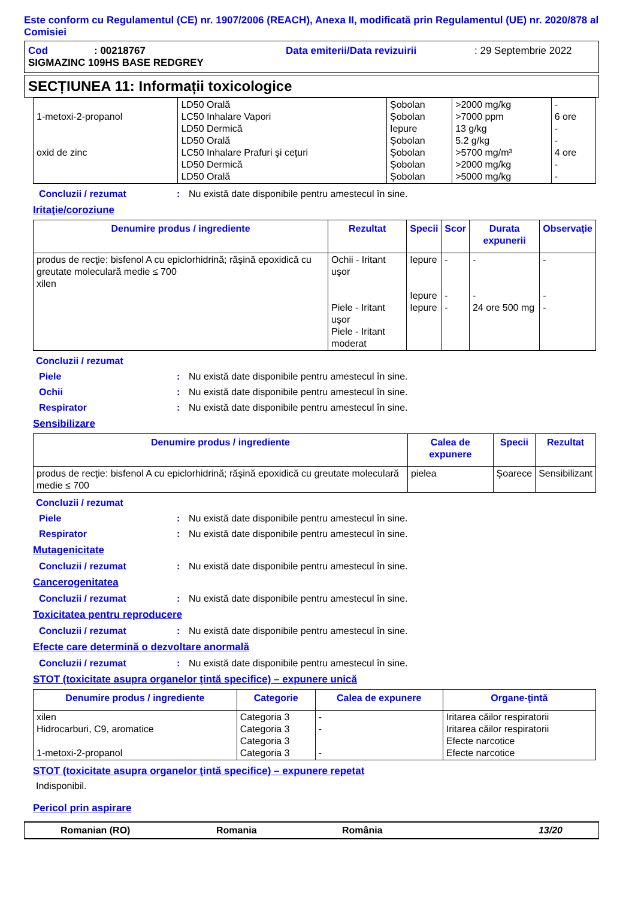Este conform cu Regulamentul (CE) nr. 1907/2006 (REACH), Anexa II, modificată prin Regulamentul (UE) nr. 2020/878 al Comisiei
Cod: 00218767 Data emiterii/Data revizuirii: 29 Septembrie 2022
SIGMAZINC 109HS BASE REDGREY
SECȚIUNEA 11: Informații toxicologice
| 1-metoxi-2-propanol oxid de zinc | LD50 Orală LC50 Inhalare Vapori LD50 Dermică LD50 Orală LC50 Inhalare Prafuri şi ceţuri LD50 Dermică LD50 Orală | Şobolan Şobolan Iepure Şobolan Şobolan Şobolan Şobolan | >2000 mg/kg >7000 ppm 13 g/kg 5.2 g/kg >5700 mg/m³ >2000 mg/kg >5000 mg/kg | - 6 ore - - 4 ore - - |
Concluzii / rezumat: Nu există date disponibile pentru amestecul în sine.
Iritaţie/coroziune
| Denumire produs / ingrediente | Rezultat | Specii | Scor | Durata expunerii | Observaţie |
| --- | --- | --- | --- | --- | --- |
| produs de recţie: bisfenol A cu epiclorhidrină; răşină epoxidică cu greutate moleculară medie ≤ 700 xilen | Ochii - Iritant uşor Piele - Iritant uşor Piele - Iritant moderat | Iepure Iepure Iepure | - - - | - - 24 ore 500 mg | - - - |
Concluzii / rezumat
Piele: Nu există date disponibile pentru amestecul în sine.
Ochii: Nu există date disponibile pentru amestecul în sine.
Respirator: Nu există date disponibile pentru amestecul în sine.
Sensibilizare
| Denumire produs / ingrediente | Calea de expunere | Specii | Rezultat |
| --- | --- | --- | --- |
| produs de recţie: bisfenol A cu epiclorhidrină; răşină epoxidică cu greutate moleculară medie ≤ 700 | pielea | Şoarece | Sensibilizant |
Concluzii / rezumat
Piele: Nu există date disponibile pentru amestecul în sine.
Respirator: Nu există date disponibile pentru amestecul în sine.
Mutagenicitate
Concluzii / rezumat: Nu există date disponibile pentru amestecul în sine.
Cancerogenitatea
Concluzii / rezumat: Nu există date disponibile pentru amestecul în sine.
Toxicitatea pentru reproducere
Concluzii / rezumat: Nu există date disponibile pentru amestecul în sine.
Efecte care determină o dezvoltare anormală
Concluzii / rezumat: Nu există date disponibile pentru amestecul în sine.
STOT (toxicitate asupra organelor ţintă specifice) – expunere unică
| Denumire produs / ingrediente | Categorie | Calea de expunere | Organe-ţintă |
| --- | --- | --- | --- |
| xilen Hidrocarburi, C9, aromatice 1-metoxi-2-propanol | Categoria 3 Categoria 3 Categoria 3 Categoria 3 | - - - | Iritarea căilor respiratorii Iritarea căilor respiratorii Efecte narcotice Efecte narcotice |
STOT (toxicitate asupra organelor ţintă specifice) – expunere repetat
Indisponibil.
Pericol prin aspirare
Romanian (RO) Romania România 13/20